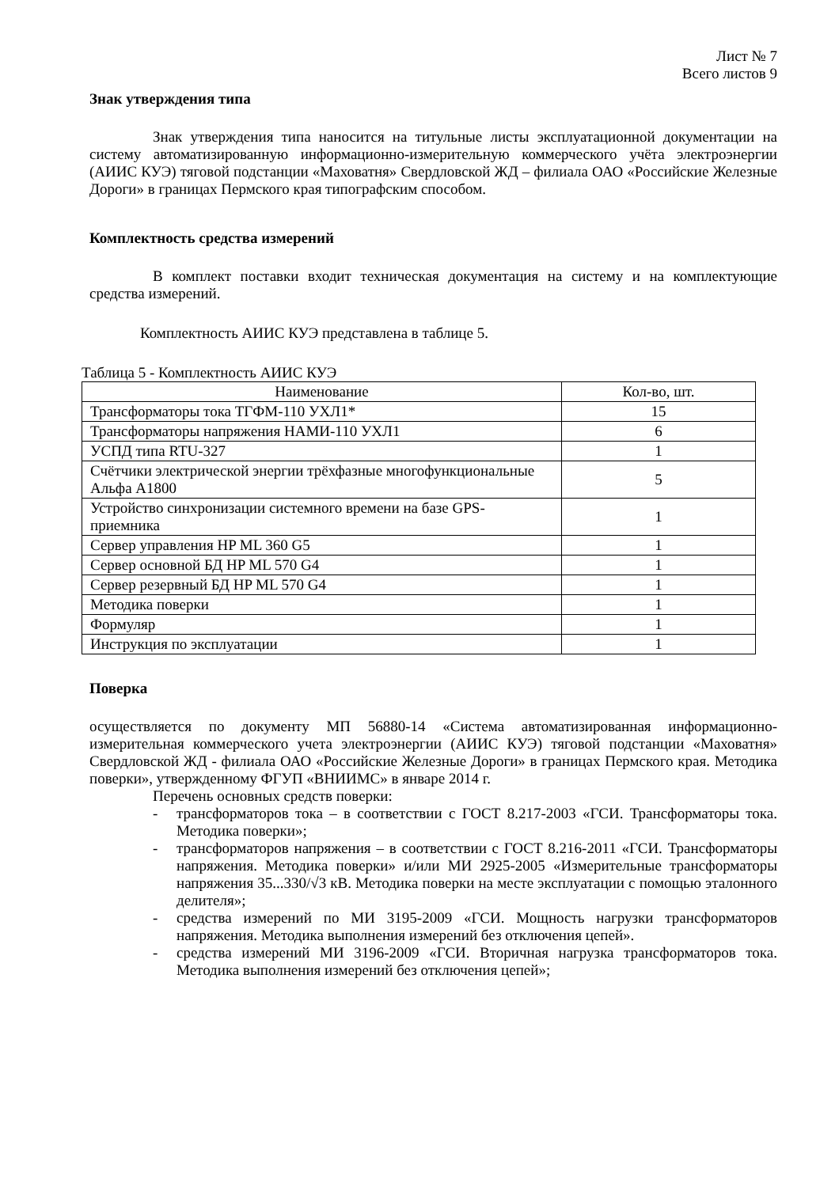Лист № 7
Всего листов 9
Знак утверждения типа
Знак утверждения типа наносится на титульные листы эксплуатационной документации на систему автоматизированную информационно-измерительную коммерческого учёта электроэнергии (АИИС КУЭ) тяговой подстанции «Маховатня» Свердловской ЖД – филиала ОАО «Российские Железные Дороги» в границах Пермского края типографским способом.
Комплектность средства измерений
В комплект поставки входит техническая документация на систему и на комплектующие средства измерений.
Комплектность АИИС КУЭ представлена в таблице 5.
Таблица 5 - Комплектность АИИС КУЭ
| Наименование | Кол-во, шт. |
| --- | --- |
| Трансформаторы тока ТГФМ-110 УХЛ1* | 15 |
| Трансформаторы напряжения НАМИ-110 УХЛ1 | 6 |
| УСПД типа RTU-327 | 1 |
| Счётчики электрической энергии трёхфазные многофункциональные Альфа А1800 | 5 |
| Устройство синхронизации системного времени на базе GPS-приемника | 1 |
| Сервер управления HP ML 360 G5 | 1 |
| Сервер основной БД HP ML 570 G4 | 1 |
| Сервер резервный БД HP ML 570 G4 | 1 |
| Методика поверки | 1 |
| Формуляр | 1 |
| Инструкция по эксплуатации | 1 |
Поверка
осуществляется по документу МП 56880-14 «Система автоматизированная информационно-измерительная коммерческого учета электроэнергии (АИИС КУЭ) тяговой подстанции «Маховатня» Свердловской ЖД - филиала ОАО «Российские Железные Дороги» в границах Пермского края. Методика поверки», утвержденному ФГУП «ВНИИМС» в январе 2014 г.
Перечень основных средств поверки:
- трансформаторов тока – в соответствии с ГОСТ 8.217-2003 «ГСИ. Трансформаторы тока. Методика поверки»;
- трансформаторов напряжения – в соответствии с ГОСТ 8.216-2011 «ГСИ. Трансформаторы напряжения. Методика поверки» и/или МИ 2925-2005 «Измерительные трансформаторы напряжения 35...330/√3 кВ. Методика поверки на месте эксплуатации с помощью эталонного делителя»;
- средства измерений по МИ 3195-2009 «ГСИ. Мощность нагрузки трансформаторов напряжения. Методика выполнения измерений без отключения цепей».
- средства измерений МИ 3196-2009 «ГСИ. Вторичная нагрузка трансформаторов тока. Методика выполнения измерений без отключения цепей»;